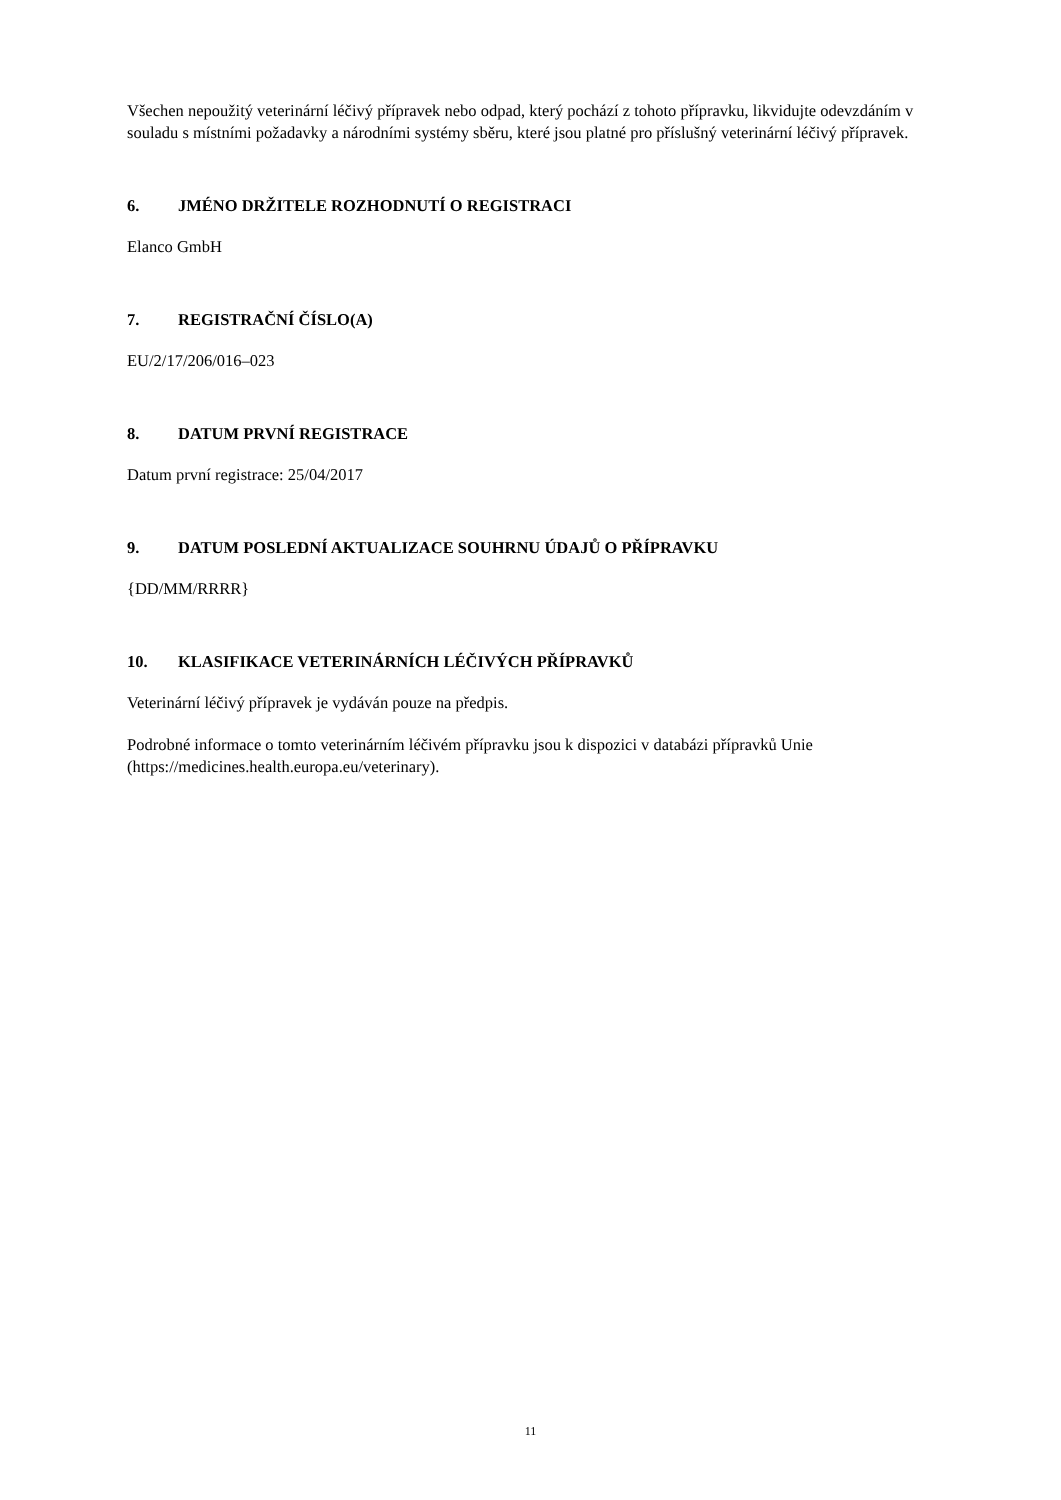Všechen nepoužitý veterinární léčivý přípravek nebo odpad, který pochází z tohoto přípravku, likvidujte odevzdáním v souladu s místními požadavky a národními systémy sběru, které jsou platné pro příslušný veterinární léčivý přípravek.
6. JMÉNO DRŽITELE ROZHODNUTÍ O REGISTRACI
Elanco GmbH
7. REGISTRAČNÍ ČÍSLO(A)
EU/2/17/206/016–023
8. DATUM PRVNÍ REGISTRACE
Datum první registrace: 25/04/2017
9. DATUM POSLEDNÍ AKTUALIZACE SOUHRNU ÚDAJŮ O PŘÍPRAVKU
{DD/MM/RRRR}
10. KLASIFIKACE VETERINÁRNÍCH LÉČIVÝCH PŘÍPRAVKŮ
Veterinární léčivý přípravek je vydáván pouze na předpis.
Podrobné informace o tomto veterinárním léčivém přípravku jsou k dispozici v databázi přípravků Unie (https://medicines.health.europa.eu/veterinary).
11